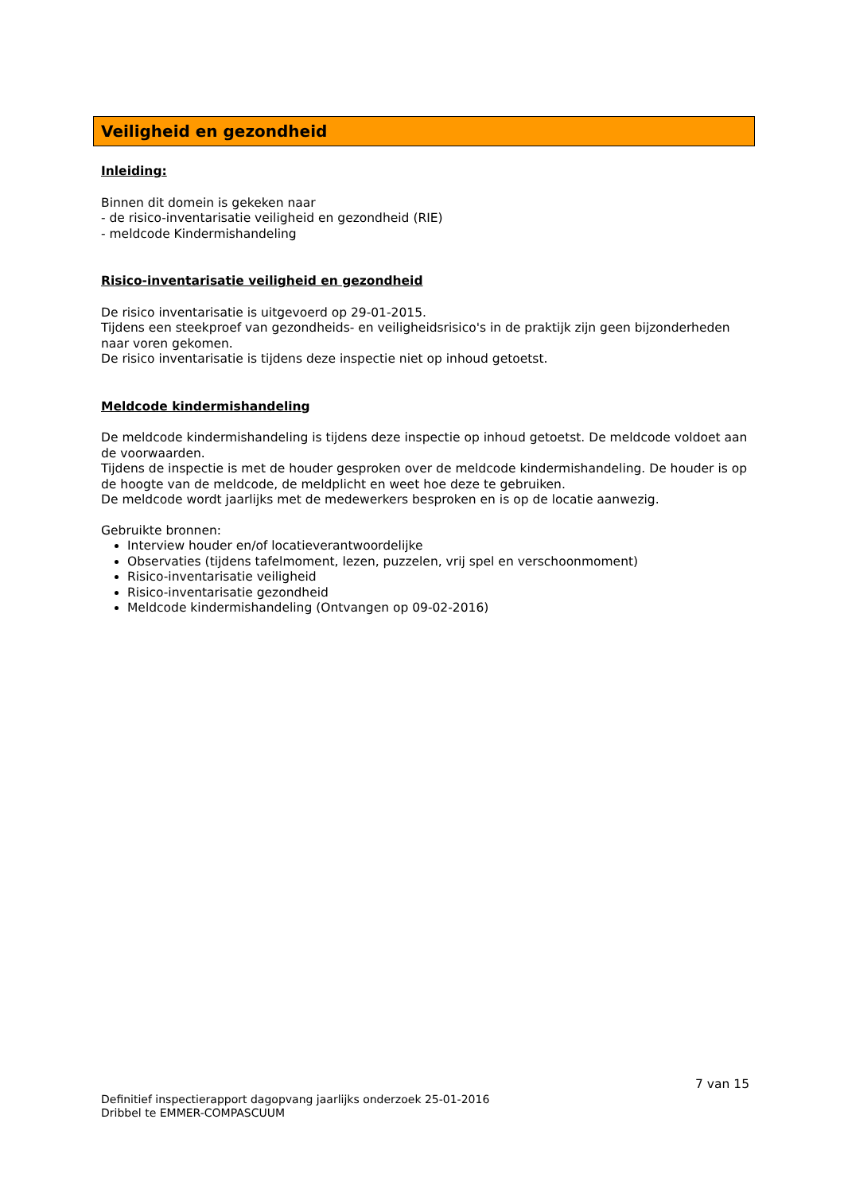Veiligheid en gezondheid
Inleiding:
Binnen dit domein is gekeken naar
- de risico-inventarisatie veiligheid en gezondheid (RIE)
- meldcode Kindermishandeling
Risico-inventarisatie veiligheid en gezondheid
De risico inventarisatie is uitgevoerd op 29-01-2015.
Tijdens een steekproef van gezondheids- en veiligheidsrisico's in de praktijk zijn geen bijzonderheden naar voren gekomen.
De risico inventarisatie is tijdens deze inspectie niet op inhoud getoetst.
Meldcode kindermishandeling
De meldcode kindermishandeling is tijdens deze inspectie op inhoud getoetst. De meldcode voldoet aan de voorwaarden.
Tijdens de inspectie is met de houder gesproken over de meldcode kindermishandeling. De houder is op de hoogte van de meldcode, de meldplicht en weet hoe deze te gebruiken.
De meldcode wordt jaarlijks met de medewerkers besproken en is op de locatie aanwezig.
Gebruikte bronnen:
Interview houder en/of locatieverantwoordelijke
Observaties (tijdens tafelmoment, lezen, puzzelen, vrij spel en verschoonmoment)
Risico-inventarisatie veiligheid
Risico-inventarisatie gezondheid
Meldcode kindermishandeling (Ontvangen op 09-02-2016)
7 van 15
Definitief inspectierapport dagopvang jaarlijks onderzoek 25-01-2016
Dribbel te EMMER-COMPASCUUM